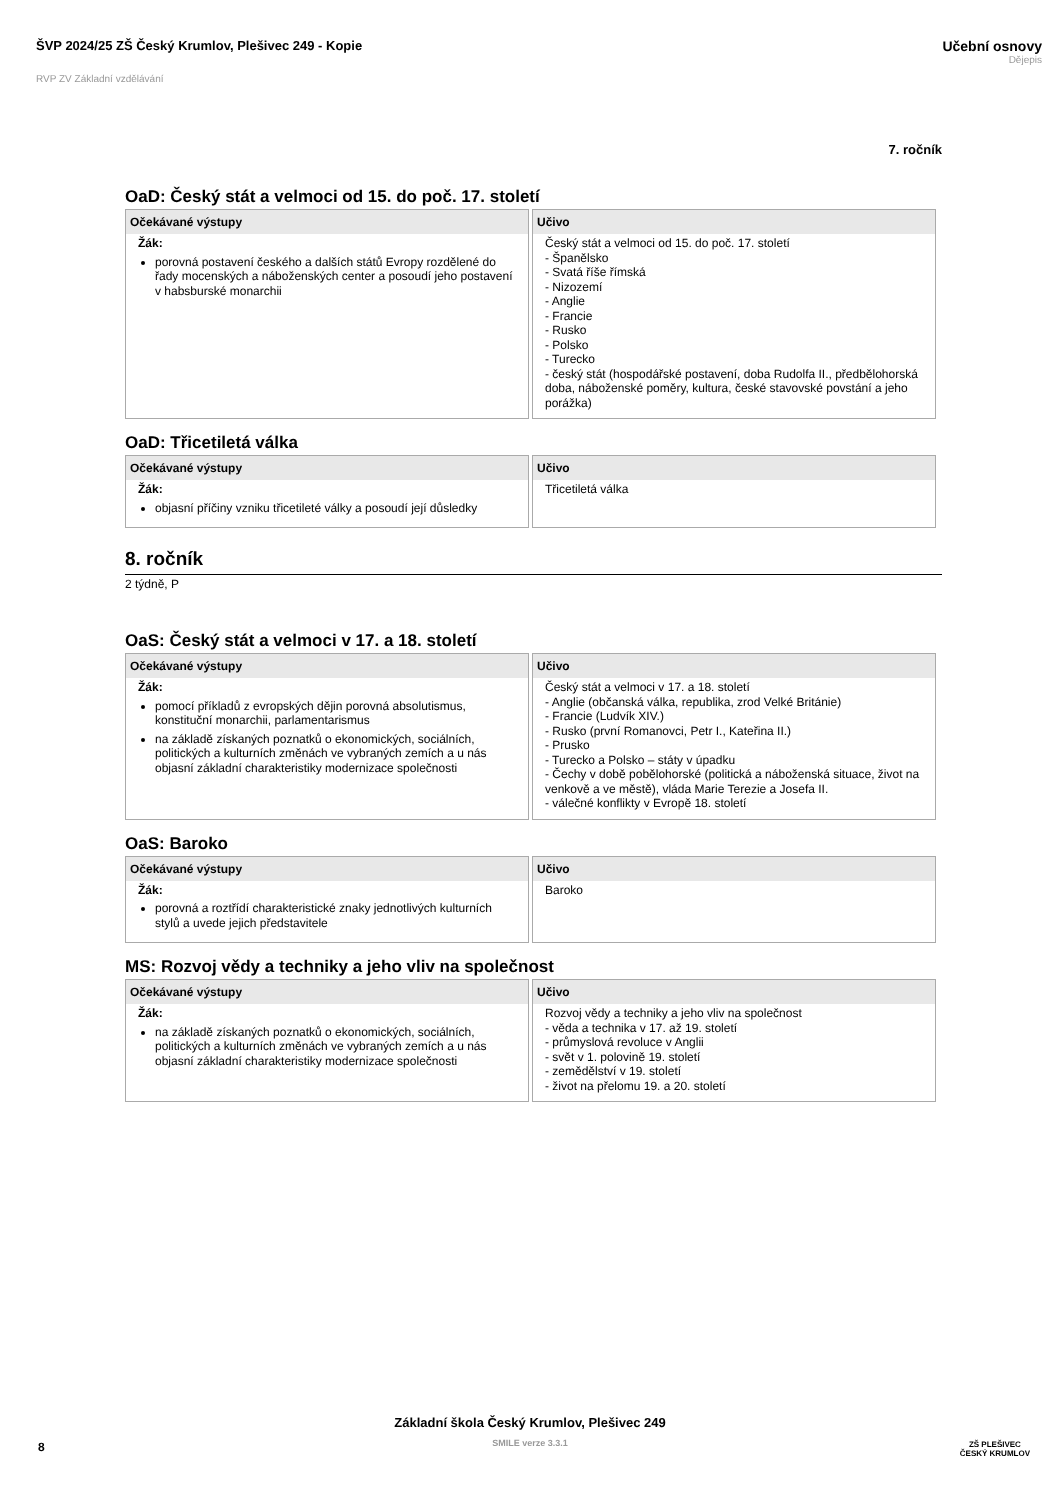ŠVP 2024/25 ZŠ Český Krumlov, Plešivec 249 - Kopie
Učební osnovy
Dějepis
RVP ZV Základní vzdělávání
7. ročník
OaD: Český stát a velmoci od 15. do poč. 17. století
| Očekávané výstupy | Učivo |
| --- | --- |
| Žák: porovná postavení českého a dalších států Evropy rozdělené do řady mocenských a náboženských center a posoudí jeho postavení v habsburské monarchii | Český stát a velmoci od 15. do poč. 17. století - Španělsko - Svatá říše římská - Nizozemí - Anglie - Francie - Rusko - Polsko - Turecko - český stát (hospodářské postavení, doba Rudolfa II., předbělohorská doba, náboženské poměry, kultura, české stavovské povstání a jeho porážka) |
OaD: Třicetiletá válka
| Očekávané výstupy | Učivo |
| --- | --- |
| Žák: objasní příčiny vzniku třicetileté války a posoudí její důsledky | Třicetiletá válka |
8. ročník
2 týdně, P
OaS: Český stát a velmoci v 17. a 18. století
| Očekávané výstupy | Učivo |
| --- | --- |
| Žák: pomocí příkladů z evropských dějin porovná absolutismus, konstituční monarchii, parlamentarismus na základě získaných poznatků o ekonomických, sociálních, politických a kulturních změnách ve vybraných zemích a u nás objasní základní charakteristiky modernizace společnosti | Český stát a velmoci v 17. a 18. století - Anglie (občanská válka, republika, zrod Velké Británie) - Francie (Ludvík XIV.) - Rusko (první Romanovci, Petr I., Kateřina II.) - Prusko - Turecko a Polsko – státy v úpadku - Čechy v době pobělohorské (politická a náboženská situace, život na venkově a ve městě), vláda Marie Terezie a Josefa II. - válečné konflikty v Evropě 18. století |
OaS: Baroko
| Očekávané výstupy | Učivo |
| --- | --- |
| Žák: porovná a roztřídí charakteristické znaky jednotlivých kulturních stylů a uvede jejich představitele | Baroko |
MS: Rozvoj vědy a techniky a jeho vliv na společnost
| Očekávané výstupy | Učivo |
| --- | --- |
| Žák: na základě získaných poznatků o ekonomických, sociálních, politických a kulturních změnách ve vybraných zemích a u nás objasní základní charakteristiky modernizace společnosti | Rozvoj vědy a techniky a jeho vliv na společnost - věda a technika v 17. až 19. století - průmyslová revoluce v Anglii - svět v 1. polovině 19. století - zemědělství v 19. století - život na přelomu 19. a 20. století |
Základní škola Český Krumlov, Plešivec 249
SMILE verze 3.3.1
8
ZŠ PLEŠIVEC
ČESKÝ KRUMLOV